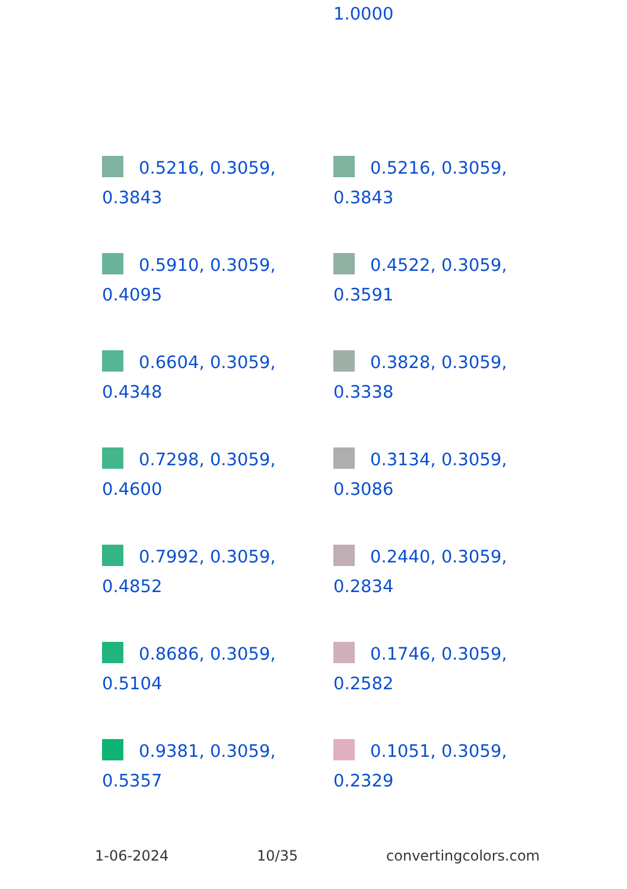1.0000
0.5216, 0.3059, 0.3843
0.5216, 0.3059, 0.3843
0.5910, 0.3059, 0.4095
0.4522, 0.3059, 0.3591
0.6604, 0.3059, 0.4348
0.3828, 0.3059, 0.3338
0.7298, 0.3059, 0.4600
0.3134, 0.3059, 0.3086
0.7992, 0.3059, 0.4852
0.2440, 0.3059, 0.2834
0.8686, 0.3059, 0.5104
0.1746, 0.3059, 0.2582
0.9381, 0.3059, 0.5357
0.1051, 0.3059, 0.2329
1-06-2024 10/35 convertingcolors.com